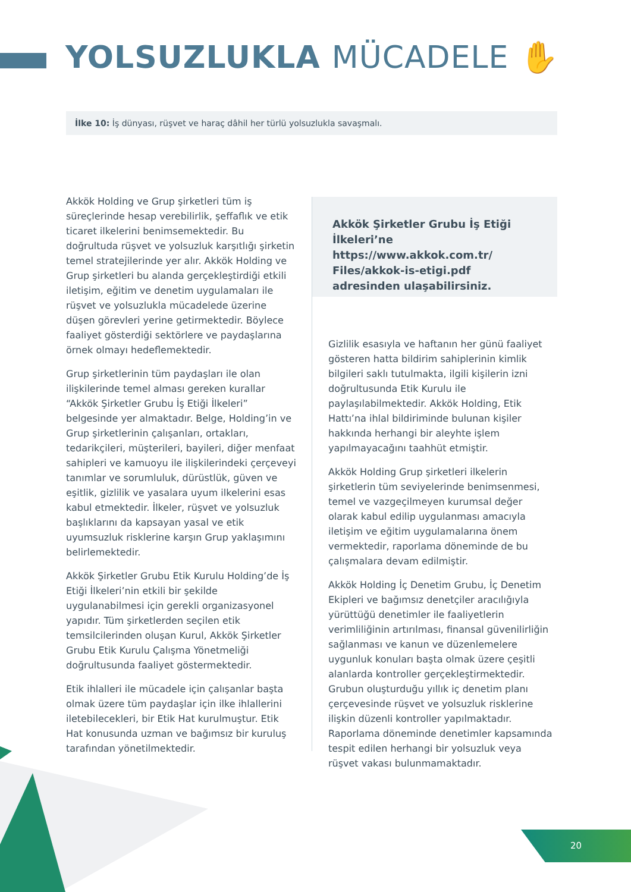YOLSUZLUKLA MÜCADELE ✋
İlke 10: İş dünyası, rüşvet ve haraç dâhil her türlü yolsuzlukla savaşmalı.
Akkök Şirketler Grubu İş Etiği İlkeleri’ne https://www.akkok.com.tr/ Files/akkok-is-etigi.pdf adresinden ulaşabilirsiniz.
Akkök Holding ve Grup şirketleri tüm iş süreçlerinde hesap verebilirlik, şeffaflık ve etik ticaret ilkelerini benimsemektedir. Bu doğrultuda rüşvet ve yolsuzluk karşıtlığı şirketin temel stratejilerinde yer alır. Akkök Holding ve Grup şirketleri bu alanda gerçekleştirdiği etkili iletişim, eğitim ve denetim uygulamaları ile rüşvet ve yolsuzlukla mücadelede üzerine düşen görevleri yerine getirmektedir. Böylece faaliyet gösterdiği sektörlere ve paydaşlarına örnek olmayı hedeflemektedir.
Grup şirketlerinin tüm paydaşları ile olan ilişkilerinde temel alması gereken kurallar “Akkök Şirketler Grubu İş Etiği İlkeleri” belgesinde yer almaktadır. Belge, Holding’in ve Grup şirketlerinin çalışanları, ortakları, tedarikçileri, müşterileri, bayileri, diğer menfaat sahipleri ve kamuoyu ile ilişkilerindeki çerçeveyi tanımlar ve sorumluluk, dürüstlük, güven ve eşitlik, gizlilik ve yasalara uyum ilkelerini esas kabul etmektedir. İlkeler, rüşvet ve yolsuzluk başlıklarını da kapsayan yasal ve etik uyumsuzluk risklerine karşın Grup yaklaşımını belirlemektedir.
Akkök Şirketler Grubu Etik Kurulu Holding’de İş Etiği İlkeleri’nin etkili bir şekilde uygulanabilmesi için gerekli organizasyonel yapıdır. Tüm şirketlerden seçilen etik temsilcilerinden oluşan Kurul, Akkök Şirketler Grubu Etik Kurulu Çalışma Yönetmeliği doğrultusunda faaliyet göstermektedir.
Etik ihlalleri ile mücadele için çalışanlar başta olmak üzere tüm paydaşlar için ilke ihlallerini iletebilecekleri, bir Etik Hat kurulmuştur. Etik Hat konusunda uzman ve bağımsız bir kuruluş tarafından yönetilmektedir.
Gizlilik esasıyla ve haftanın her günü faaliyet gösteren hatta bildirim sahiplerinin kimlik bilgileri saklı tutulmakta, ilgili kişilerin izni doğrultusunda Etik Kurulu ile paylaşılabilmektedir. Akkök Holding, Etik Hattı’na ihlal bildiriminde bulunan kişiler hakkında herhangi bir aleyhte işlem yapılmayacağını taahhüt etmiştir.
Akkök Holding Grup şirketleri ilkelerin şirketlerin tüm seviyelerinde benimsenmesi, temel ve vazgeçilmeyen kurumsal değer olarak kabul edilip uygulanması amacıyla iletişim ve eğitim uygulamalarına önem vermektedir, raporlama döneminde de bu çalışmalara devam edilmiştir.
Akkök Holding İç Denetim Grubu, İç Denetim Ekipleri ve bağımsız denetçiler aracılığıyla yürüttüğü denetimler ile faaliyetlerin verimliliğinin artırılması, finansal güvenilirliğin sağlanması ve kanun ve düzenlemelere uygunluk konuları başta olmak üzere çeşitli alanlarda kontroller gerçekleştirmektedir. Grubun oluşturduğu yıllık iç denetim planı çerçevesinde rüşvet ve yolsuzluk risklerine ilişkin düzenli kontroller yapılmaktadır. Raporlama döneminde denetimler kapsamında tespit edilen herhangi bir yolsuzluk veya rüşvet vakası bulunmamaktadır.
20